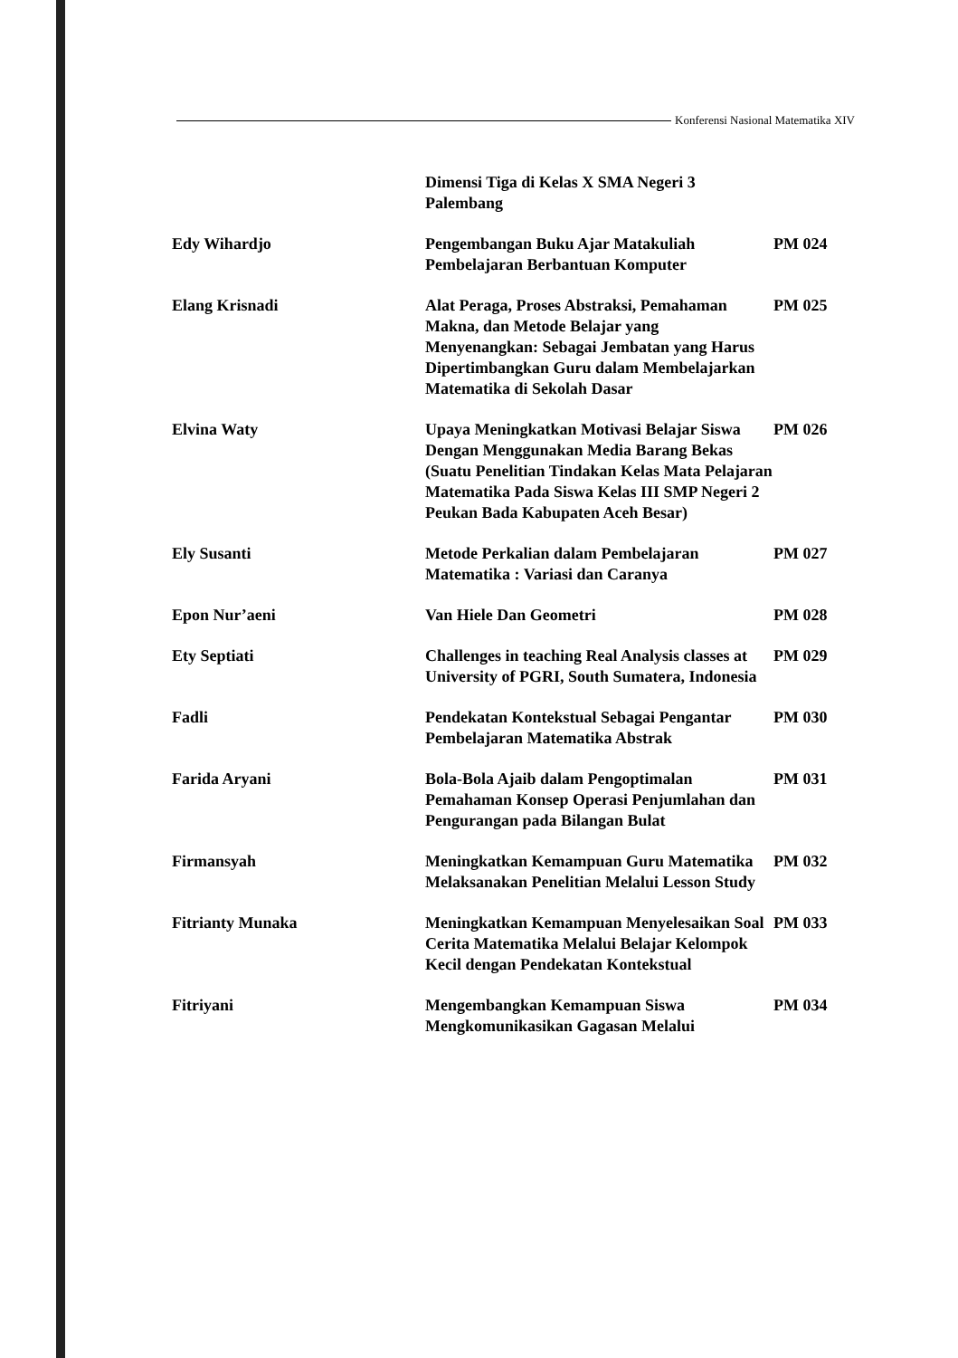Konferensi Nasional Matematika XIV
| | Dimensi Tiga di Kelas X SMA Negeri 3 Palembang | |
| Edy Wihardjo | Pengembangan Buku Ajar Matakuliah Pembelajaran Berbantuan Komputer | PM 024 |
| Elang Krisnadi | Alat Peraga, Proses Abstraksi, Pemahaman Makna, dan Metode Belajar yang Menyenangkan: Sebagai Jembatan yang Harus Dipertimbangkan Guru dalam Membelajarkan Matematika di Sekolah Dasar | PM 025 |
| Elvina Waty | Upaya Meningkatkan Motivasi Belajar Siswa Dengan Menggunakan Media Barang Bekas (Suatu Penelitian Tindakan Kelas Mata Pelajaran Matematika Pada Siswa Kelas III SMP Negeri 2 Peukan Bada Kabupaten Aceh Besar) | PM 026 |
| Ely Susanti | Metode Perkalian dalam Pembelajaran Matematika : Variasi dan Caranya | PM 027 |
| Epon Nur’aeni | Van Hiele Dan Geometri | PM 028 |
| Ety Septiati | Challenges in teaching Real Analysis classes at University of PGRI, South Sumatera, Indonesia | PM 029 |
| Fadli | Pendekatan Kontekstual Sebagai Pengantar Pembelajaran Matematika Abstrak | PM 030 |
| Farida Aryani | Bola-Bola Ajaib dalam Pengoptimalan Pemahaman Konsep Operasi Penjumlahan dan Pengurangan pada Bilangan Bulat | PM 031 |
| Firmansyah | Meningkatkan Kemampuan Guru Matematika Melaksanakan Penelitian Melalui Lesson Study | PM 032 |
| Fitrianty Munaka | Meningkatkan Kemampuan Menyelesaikan Soal Cerita Matematika Melalui Belajar Kelompok Kecil dengan Pendekatan Kontekstual | PM 033 |
| Fitriyani | Mengembangkan Kemampuan Siswa Mengkomunikasikan Gagasan Melalui | PM 034 |